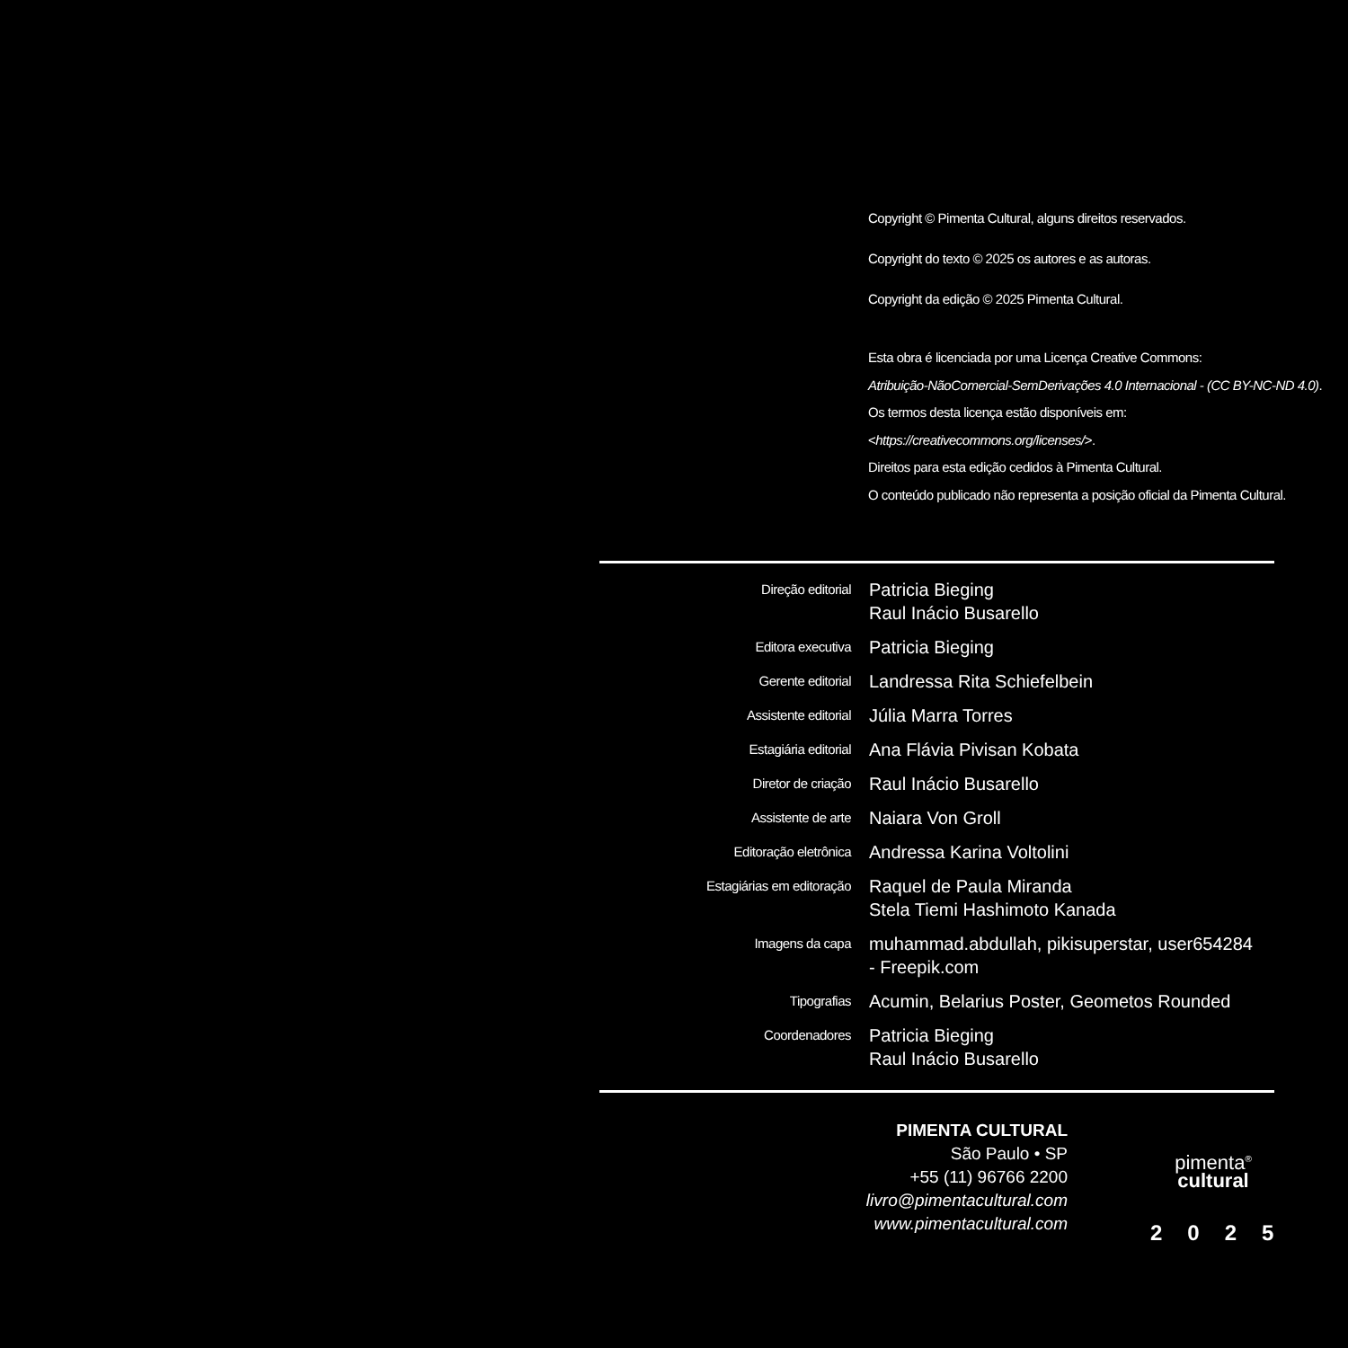Copyright © Pimenta Cultural, alguns direitos reservados.
Copyright do texto © 2025 os autores e as autoras.
Copyright da edição © 2025 Pimenta Cultural.
Esta obra é licenciada por uma Licença Creative Commons:
Atribuição-NãoComercial-SemDerivações 4.0 Internacional - (CC BY-NC-ND 4.0).
Os termos desta licença estão disponíveis em:
<https://creativecommons.org/licenses/>.
Direitos para esta edição cedidos à Pimenta Cultural.
O conteúdo publicado não representa a posição oficial da Pimenta Cultural.
| Direção editorial | Patricia Bieging Raul Inácio Busarello |
| Editora executiva | Patricia Bieging |
| Gerente editorial | Landressa Rita Schiefelbein |
| Assistente editorial | Júlia Marra Torres |
| Estagiária editorial | Ana Flávia Pivisan Kobata |
| Diretor de criação | Raul Inácio Busarello |
| Assistente de arte | Naiara Von Groll |
| Editoração eletrônica | Andressa Karina Voltolini |
| Estagiárias em editoração | Raquel de Paula Miranda Stela Tiemi Hashimoto Kanada |
| Imagens da capa | muhammad.abdullah, pikisuperstar, user654284 - Freepik.com |
| Tipografias | Acumin, Belarius Poster, Geometos Rounded |
| Coordenadores | Patricia Bieging Raul Inácio Busarello |
PIMENTA CULTURAL
São Paulo • SP
+55 (11) 96766 2200
livro@pimentacultural.com
www.pimentacultural.com
pimenta<sup>®</sup>
cultural
2025